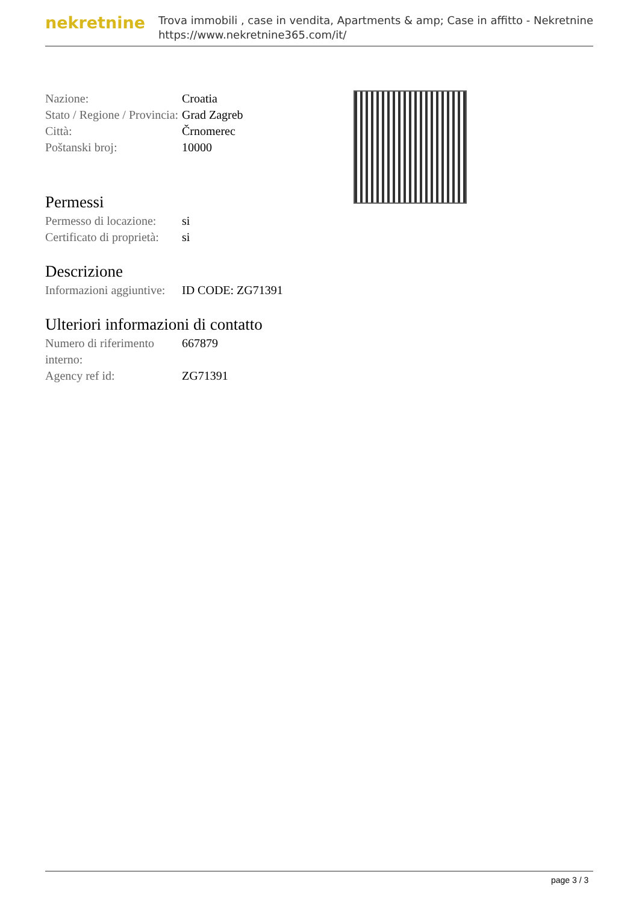nekretnine
Trova immobili , case in vendita, Apartments & amp; Case in affitto - Nekretnine
https://www.nekretnine365.com/it/
| Nazione: | Croatia |
| Stato / Regione / Provincia: | Grad Zagreb |
| Città: | Črnomerec |
| Poštanski broj: | 10000 |
Permessi
| Permesso di locazione: | si |
| Certificato di proprietà: | si |
Descrizione
| Informazioni aggiuntive: | ID CODE: ZG71391 |
Ulteriori informazioni di contatto
| Numero di riferimento interno: | 667879 |
| Agency ref id: | ZG71391 |
page 3 / 3